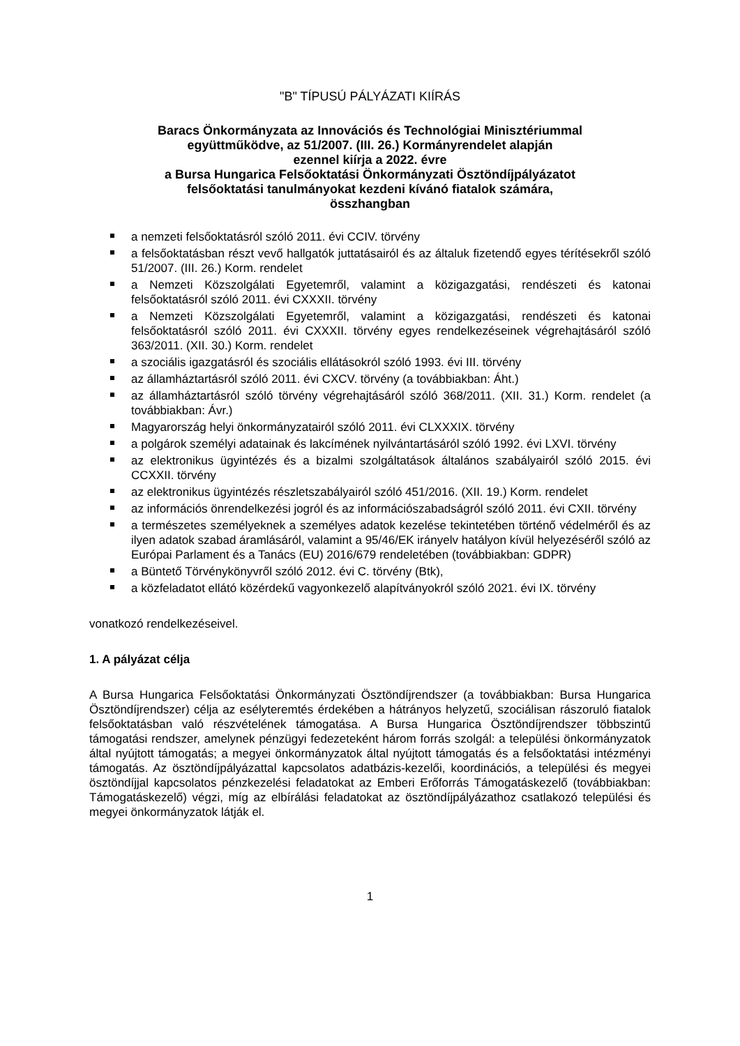"B" TÍPUSÚ PÁLYÁZATI KIÍRÁS
Baracs Önkormányzata az Innovációs és Technológiai Minisztériummal
együttműködve, az 51/2007. (III. 26.) Kormányrendelet alapján
ezennel kiírja a 2022. évre
a Bursa Hungarica Felsőoktatási Önkormányzati Ösztöndíjpályázatot
felsőoktatási tanulmányokat kezdeni kívánó fiatalok számára,
összhangban
a nemzeti felsőoktatásról szóló 2011. évi CCIV. törvény
a felsőoktatásban részt vevő hallgatók juttatásairól és az általuk fizetendő egyes térítésekről szóló 51/2007. (III. 26.) Korm. rendelet
a Nemzeti Közszolgálati Egyetemről, valamint a közigazgatási, rendészeti és katonai felsőoktatásról szóló 2011. évi CXXXII. törvény
a Nemzeti Közszolgálati Egyetemről, valamint a közigazgatási, rendészeti és katonai felsőoktatásról szóló 2011. évi CXXXII. törvény egyes rendelkezéseinek végrehajtásáról szóló 363/2011. (XII. 30.) Korm. rendelet
a szociális igazgatásról és szociális ellátásokról szóló 1993. évi III. törvény
az államháztartásról szóló 2011. évi CXCV. törvény (a továbbiakban: Áht.)
az államháztartásról szóló törvény végrehajtásáról szóló 368/2011. (XII. 31.) Korm. rendelet (a továbbiakban: Ávr.)
Magyarország helyi önkormányzatairól szóló 2011. évi CLXXXIX. törvény
a polgárok személyi adatainak és lakcímének nyilvántartásáról szóló 1992. évi LXVI. törvény
az elektronikus ügyintézés és a bizalmi szolgáltatások általános szabályairól szóló 2015. évi CCXXII. törvény
az elektronikus ügyintézés részletszabályairól szóló 451/2016. (XII. 19.) Korm. rendelet
az információs önrendelkezési jogról és az információszabadságról szóló 2011. évi CXII. törvény
a természetes személyeknek a személyes adatok kezelése tekintetében történő védelméről és az ilyen adatok szabad áramlásáról, valamint a 95/46/EK irányelv hatályon kívül helyezéséről szóló az Európai Parlament és a Tanács (EU) 2016/679 rendeletében (továbbiakban: GDPR)
a Büntető Törvénykönyvről szóló 2012. évi C. törvény (Btk),
a közfeladatot ellátó közérdekű vagyonkezelő alapítványokról szóló 2021. évi IX. törvény
vonatkozó rendelkezéseivel.
1. A pályázat célja
A Bursa Hungarica Felsőoktatási Önkormányzati Ösztöndíjrendszer (a továbbiakban: Bursa Hungarica Ösztöndíjrendszer) célja az esélyteremtés érdekében a hátrányos helyzetű, szociálisan rászoruló fiatalok felsőoktatásban való részvételének támogatása. A Bursa Hungarica Ösztöndíjrendszer többszintű támogatási rendszer, amelynek pénzügyi fedezeteként három forrás szolgál: a települési önkormányzatok által nyújtott támogatás; a megyei önkormányzatok által nyújtott támogatás és a felsőoktatási intézményi támogatás. Az ösztöndíjpályázattal kapcsolatos adatbázis-kezelői, koordinációs, a települési és megyei ösztöndíjjal kapcsolatos pénzkezelési feladatokat az Emberi Erőforrás Támogatáskezelő (továbbiakban: Támogatáskezelő) végzi, míg az elbírálási feladatokat az ösztöndíjpályázathoz csatlakozó települési és megyei önkormányzatok látják el.
1